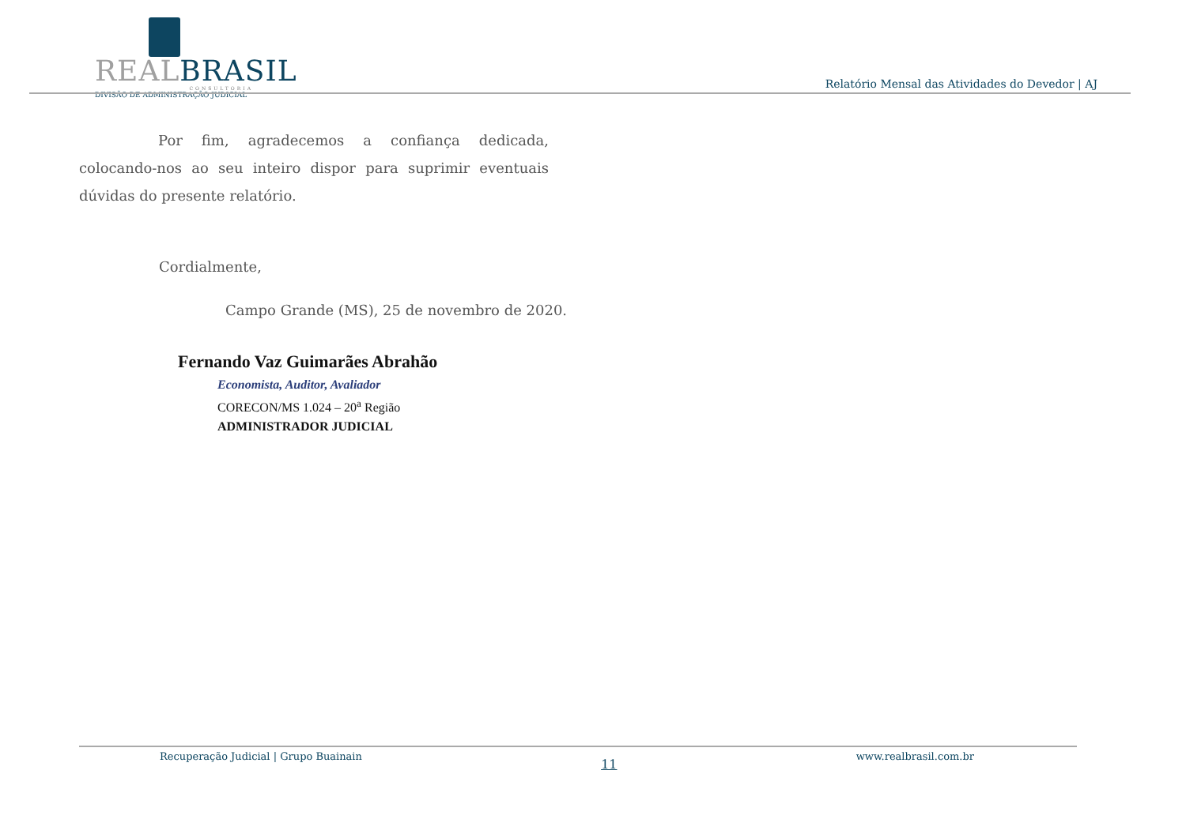REAL BRASIL
CONSULTORIA
DIVISÃO DE ADMINISTRAÇÃO JUDICIAL
Relatório Mensal das Atividades do Devedor | AJ
Por fim, agradecemos a confiança dedicada, colocando-nos ao seu inteiro dispor para suprimir eventuais dúvidas do presente relatório.
Cordialmente,
Campo Grande (MS), 25 de novembro de 2020.
Fernando Vaz Guimarães Abrahão
Economista, Auditor, Avaliador
CORECON/MS 1.024 – 20<sup>a</sup> Região
ADMINISTRADOR JUDICIAL
Recuperação Judicial | Grupo Buainain 11 www.realbrasil.com.br